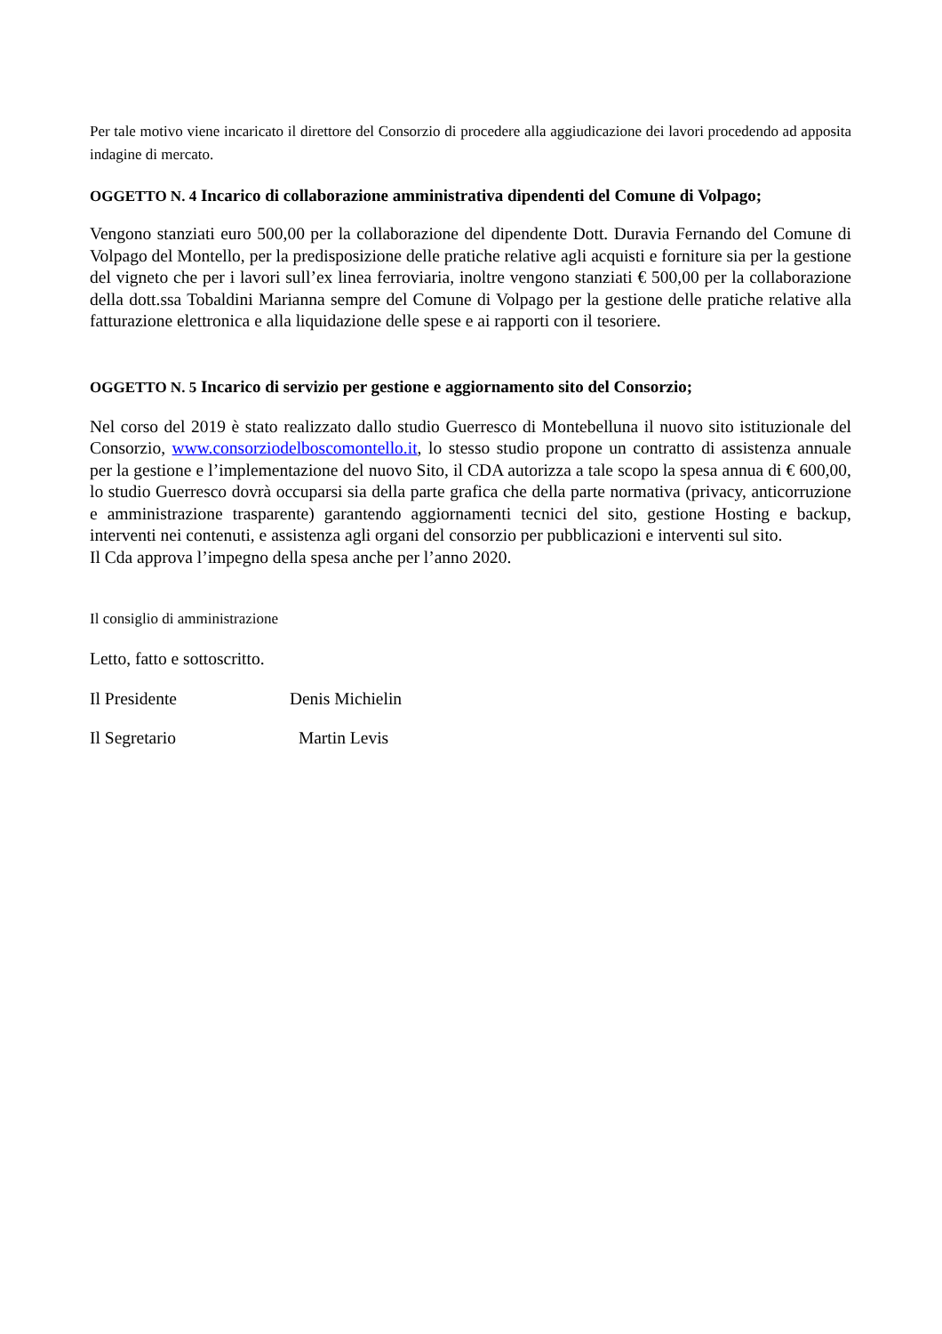Per tale motivo viene incaricato il direttore del Consorzio di procedere alla aggiudicazione dei lavori procedendo ad apposita indagine di mercato.
OGGETTO N. 4 Incarico di collaborazione amministrativa dipendenti del Comune di Volpago;
Vengono stanziati euro 500,00 per la collaborazione del dipendente Dott. Duravia Fernando del Comune di Volpago del Montello, per la predisposizione delle pratiche relative agli acquisti e forniture sia per la gestione del vigneto che per i lavori sull’ex linea ferroviaria, inoltre vengono stanziati € 500,00 per la collaborazione della dott.ssa Tobaldini Marianna sempre del Comune di Volpago per la gestione delle pratiche relative alla fatturazione elettronica e alla liquidazione delle spese e ai rapporti con il tesoriere.
OGGETTO N. 5 Incarico di servizio per gestione e aggiornamento sito del Consorzio;
Nel corso del 2019 è stato realizzato dallo studio Guerresco di Montebelluna il nuovo sito istituzionale del Consorzio, www.consorziodelboscomontello.it, lo stesso studio propone un contratto di assistenza annuale per la gestione e l’implementazione del nuovo Sito, il CDA autorizza a tale scopo la spesa annua di € 600,00, lo studio Guerresco dovrà occuparsi sia della parte grafica che della parte normativa (privacy, anticorruzione e amministrazione trasparente) garantendo aggiornamenti tecnici del sito, gestione Hosting e backup, interventi nei contenuti, e assistenza agli organi del consorzio per pubblicazioni e interventi sul sito.
Il Cda approva l’impegno della spesa anche per l’anno 2020.
Il consiglio di amministrazione
Letto, fatto e sottoscritto.
Il Presidente Denis Michielin
Il Segretario Martin Levis